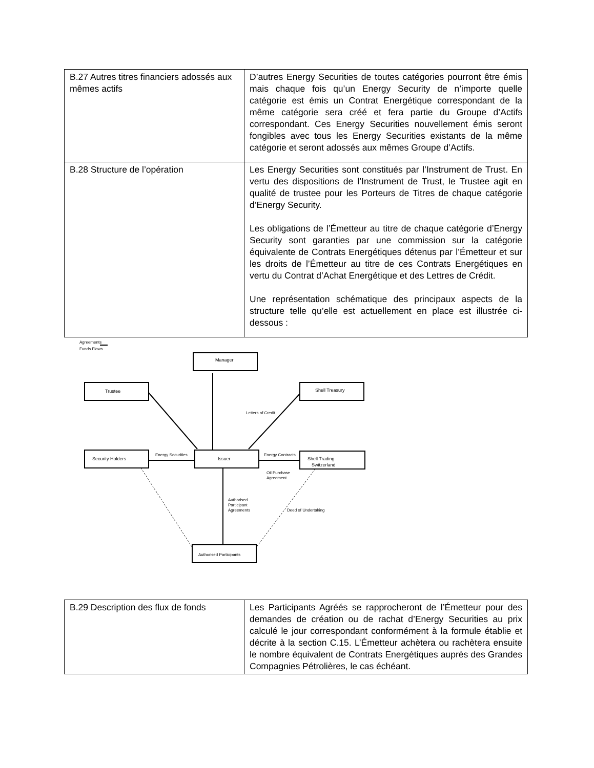| B.27 Autres titres financiers adossés aux mêmes actifs | D’autres Energy Securities de toutes catégories pourront être émis mais chaque fois qu’un Energy Security de n’importe quelle catégorie est émis un Contrat Energétique correspondant de la même catégorie sera créé et fera partie du Groupe d’Actifs correspondant. Ces Energy Securities nouvellement émis seront fongibles avec tous les Energy Securities existants de la même catégorie et seront adossés aux mêmes Groupe d’Actifs. |
| B.28 Structure de l’opération | Les Energy Securities sont constitués par l’Instrument de Trust. En vertu des dispositions de l’Instrument de Trust, le Trustee agit en qualité de trustee pour les Porteurs de Titres de chaque catégorie d’Energy Security. Les obligations de l’Émetteur au titre de chaque catégorie d’Energy Security sont garanties par une commission sur la catégorie équivalente de Contrats Energétiques détenus par l’Émetteur et sur les droits de l’Émetteur au titre de ces Contrats Energétiques en vertu du Contrat d’Achat Energétique et des Lettres de Crédit. Une représentation schématique des principaux aspects de la structure telle qu’elle est actuellement en place est illustrée ci-dessous : |
Agreements
Funds Flows
Manager
Trustee
Shell Treasury
Security Holders
Issuer
Shell Trading
Switzerland
Authorised Participants
Letters of Credit
Energy Securities
Energy Contracts
Oil Purchase
Agreement
Authorised
Participant
Agreements
Deed of Undertaking
| B.29 Description des flux de fonds | Les Participants Agréés se rapprocheront de l’Émetteur pour des demandes de création ou de rachat d’Energy Securities au prix calculé le jour correspondant conformément à la formule établie et décrite à la section C.15. L’Émetteur achètera ou rachètera ensuite le nombre équivalent de Contrats Energétiques auprès des Grandes Compagnies Pétrolières, le cas échéant. |